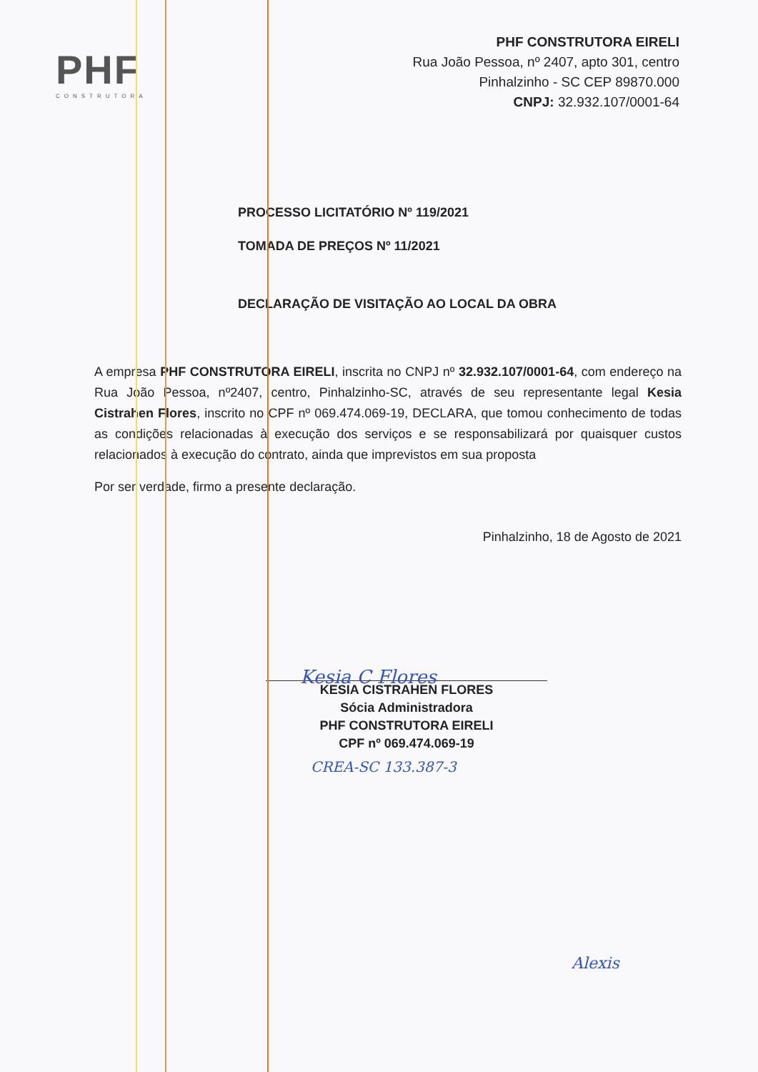PHF
CONSTRUTORA
PHF CONSTRUTORA EIRELI
Rua João Pessoa, nº 2407, apto 301, centro
Pinhalzinho - SC CEP 89870.000
CNPJ: 32.932.107/0001-64
PROCESSO LICITATÓRIO Nº 119/2021
TOMADA DE PREÇOS Nº 11/2021
DECLARAÇÃO DE VISITAÇÃO AO LOCAL DA OBRA
A empresa PHF CONSTRUTORA EIRELI, inscrita no CNPJ nº 32.932.107/0001-64, com endereço na Rua João Pessoa, nº2407, centro, Pinhalzinho-SC, através de seu representante legal Kesia Cistrahen Flores, inscrito no CPF nº 069.474.069-19, DECLARA, que tomou conhecimento de todas as condições relacionadas à execução dos serviços e se responsabilizará por quaisquer custos relacionados à execução do contrato, ainda que imprevistos em sua proposta
Por ser verdade, firmo a presente declaração.
Pinhalzinho, 18 de Agosto de 2021
Kesia C Flores
KESIA CISTRAHEN FLORES
Sócia Administradora
PHF CONSTRUTORA EIRELI
CPF nº 069.474.069-19
CREA-SC 133.387-3
Alexis